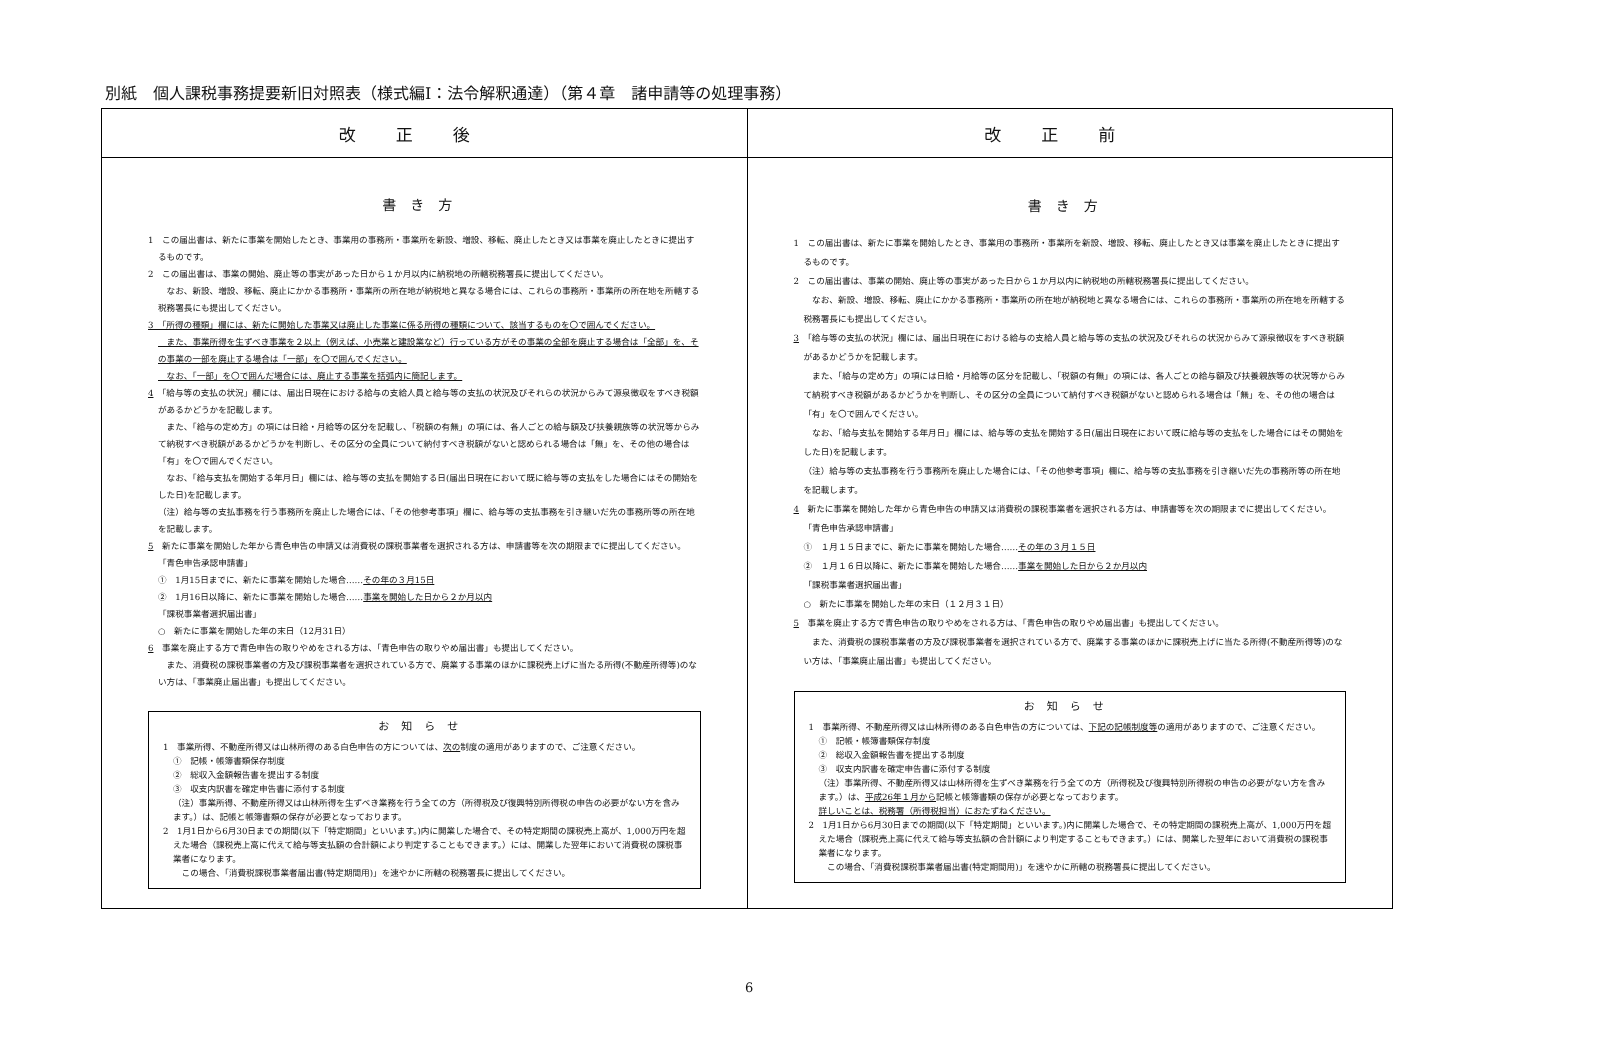別紙　個人課税事務提要新旧対照表（様式編Ⅰ：法令解釈通達）（第４章　諸申請等の処理事務）
| 改正後 | 改正前 |
| --- | --- |
| 書き方 1 この届出書は、新たに事業を開始したとき、事業用の事務所・事業所を新設、増設、移転、廃止したとき又は事業を廃止したときに提出するものです。 2 この届出書は、事業の開始、廃止等の事実があった日から１か月以内に納税地の所轄税務署長に提出してください。 なお、新設、増設、移転、廃止にかかる事務所・事業所の所在地が納税地と異なる場合には、これらの事務所・事業所の所在地を所轄する税務署長にも提出してください。 3 「所得の種類」欄には、新たに開始した事業又は廃止した事業に係る所得の種類について、該当するものを〇で囲んでください。 また、事業所得を生ずべき事業を２以上（例えば、小売業と建設業など）行っている方がその事業の全部を廃止する場合は「全部」を、その事業の一部を廃止する場合は「一部」を〇で囲んでください。 なお、「一部」を〇で囲んだ場合には、廃止する事業を括弧内に簡記します。 4 「給与等の支払の状況」欄には、届出日現在における給与の支給人員と給与等の支払の状況及びそれらの状況からみて源泉徴収をすべき税額があるかどうかを記載します。 また、「給与の定め方」の項には日給・月給等の区分を記載し、「税額の有無」の項には、各人ごとの給与額及び扶養親族等の状況等からみて納税すべき税額があるかどうかを判断し、その区分の全員について納付すべき税額がないと認められる場合は「無」を、その他の場合は「有」を〇で囲んでください。 なお、「給与支払を開始する年月日」欄には、給与等の支払を開始する日(届出日現在において既に給与等の支払をした場合にはその開始をした日)を記載します。 （注）給与等の支払事務を行う事務所を廃止した場合には、「その他参考事項」欄に、給与等の支払事務を引き継いだ先の事務所等の所在地を記載します。 5 新たに事業を開始した年から青色申告の申請又は消費税の課税事業者を選択される方は、申請書等を次の期限までに提出してください。 「青色申告承認申請書」 ① 1月15日までに、新たに事業を開始した場合…… その年の３月15日 ② 1月16日以降に、新たに事業を開始した場合…… 事業を開始した日から２か月以内 「課税事業者選択届出書」 ○ 新たに事業を開始した年の末日（12月31日） 6 事業を廃止する方で青色申告の取りやめをされる方は、「青色申告の取りやめ届出書」も提出してください。 また、消費税の課税事業者の方及び課税事業者を選択されている方で、廃業する事業のほかに課税売上げに当たる所得(不動産所得等)のない方は、「事業廃止届出書」も提出してください。 お知らせ 1 事業所得、不動産所得又は山林所得のある白色申告の方については、 次の 制度の適用がありますので、ご注意ください。 ① 記帳・帳簿書類保存制度 ② 総収入金額報告書を提出する制度 ③ 収支内訳書を確定申告書に添付する制度 （注）事業所得、不動産所得又は山林所得を生ずべき業務を行う全ての方（所得税及び復興特別所得税の申告の必要がない方を含みます。）は、記帳と帳簿書類の保存が必要となっております。 2 1月1日から6月30日までの期間(以下「特定期間」といいます。)内に開業した場合で、その特定期間の課税売上高が、1,000万円を超えた場合（課税売上高に代えて給与等支払額の合計額により判定することもできます。）には、開業した翌年において消費税の課税事業者になります。 この場合、「消費税課税事業者届出書(特定期間用)」を速やかに所轄の税務署長に提出してください。 | 書き方 1 この届出書は、新たに事業を開始したとき、事業用の事務所・事業所を新設、増設、移転、廃止したとき又は事業を廃止したときに提出するものです。 2 この届出書は、事業の開始、廃止等の事実があった日から１か月以内に納税地の所轄税務署長に提出してください。 なお、新設、増設、移転、廃止にかかる事務所・事業所の所在地が納税地と異なる場合には、これらの事務所・事業所の所在地を所轄する税務署長にも提出してください。 3 「給与等の支払の状況」欄には、届出日現在における給与の支給人員と給与等の支払の状況及びそれらの状況からみて源泉徴収をすべき税額があるかどうかを記載します。 また、「給与の定め方」の項には日給・月給等の区分を記載し、「税額の有無」の項には、各人ごとの給与額及び扶養親族等の状況等からみて納税すべき税額があるかどうかを判断し、その区分の全員について納付すべき税額がないと認められる場合は「無」を、その他の場合は「有」を〇で囲んでください。 なお、「給与支払を開始する年月日」欄には、給与等の支払を開始する日(届出日現在において既に給与等の支払をした場合にはその開始をした日)を記載します。 （注）給与等の支払事務を行う事務所を廃止した場合には、「その他参考事項」欄に、給与等の支払事務を引き継いだ先の事務所等の所在地を記載します。 4 新たに事業を開始した年から青色申告の申請又は消費税の課税事業者を選択される方は、申請書等を次の期限までに提出してください。 「青色申告承認申請書」 ① １月１５日までに、新たに事業を開始した場合…… その年の３月１５日 ② １月１６日以降に、新たに事業を開始した場合…… 事業を開始した日から２か月以内 「課税事業者選択届出書」 ○ 新たに事業を開始した年の末日（１２月３１日） 5 事業を廃止する方で青色申告の取りやめをされる方は、「青色申告の取りやめ届出書」も提出してください。 また、消費税の課税事業者の方及び課税事業者を選択されている方で、廃業する事業のほかに課税売上げに当たる所得(不動産所得等)のない方は、「事業廃止届出書」も提出してください。 お知らせ 1 事業所得、不動産所得又は山林所得のある白色申告の方については、 下記の記帳制度等 の適用がありますので、ご注意ください。 ① 記帳・帳簿書類保存制度 ② 総収入金額報告書を提出する制度 ③ 収支内訳書を確定申告書に添付する制度 （注）事業所得、不動産所得又は山林所得を生ずべき業務を行う全ての方（所得税及び復興特別所得税の申告の必要がない方を含みます。）は、 平成26年１月から 記帳と帳簿書類の保存が必要となっております。 詳しいことは、税務署（所得税担当）におたずねください。 2 1月1日から6月30日までの期間(以下「特定期間」といいます。)内に開業した場合で、その特定期間の課税売上高が、1,000万円を超えた場合（課税売上高に代えて給与等支払額の合計額により判定することもできます。）には、開業した翌年において消費税の課税事業者になります。 この場合、「消費税課税事業者届出書(特定期間用)」を速やかに所轄の税務署長に提出してください。 |
6